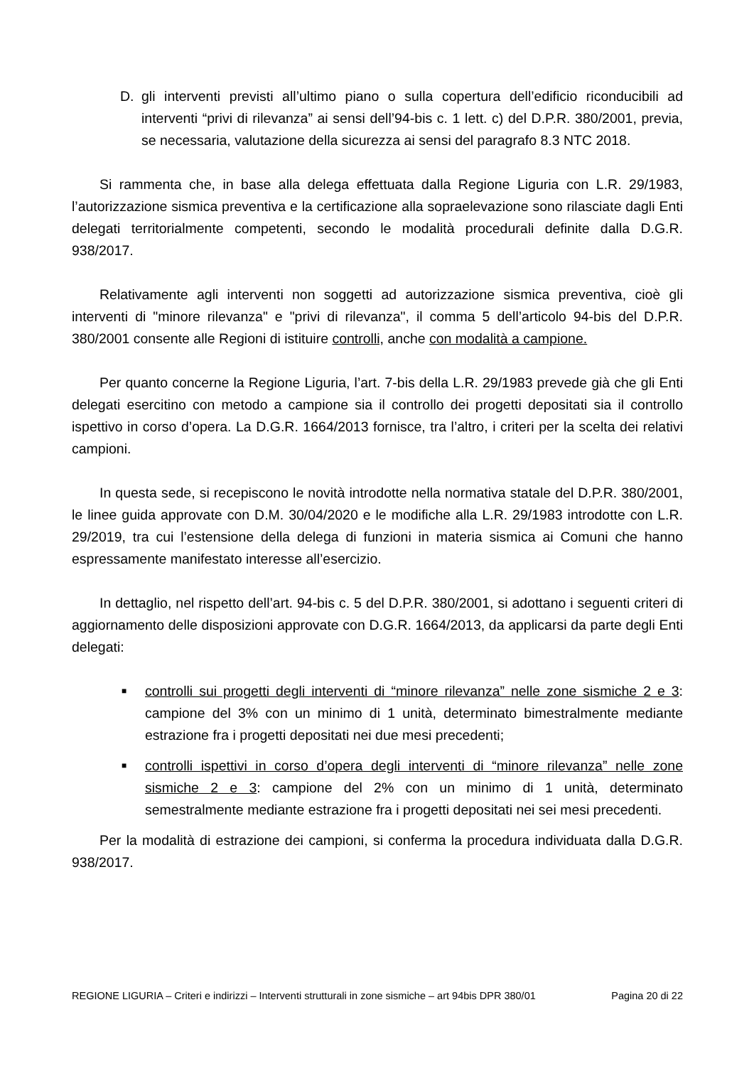D. gli interventi previsti all’ultimo piano o sulla copertura dell’edificio riconducibili ad interventi “privi di rilevanza” ai sensi dell’94-bis c. 1 lett. c) del D.P.R. 380/2001, previa, se necessaria, valutazione della sicurezza ai sensi del paragrafo 8.3 NTC 2018.
Si rammenta che, in base alla delega effettuata dalla Regione Liguria con L.R. 29/1983, l’autorizzazione sismica preventiva e la certificazione alla sopraelevazione sono rilasciate dagli Enti delegati territorialmente competenti, secondo le modalità procedurali definite dalla D.G.R. 938/2017.
Relativamente agli interventi non soggetti ad autorizzazione sismica preventiva, cioè gli interventi di "minore rilevanza" e "privi di rilevanza", il comma 5 dell’articolo 94-bis del D.P.R. 380/2001 consente alle Regioni di istituire controlli, anche con modalità a campione.
Per quanto concerne la Regione Liguria, l’art. 7-bis della L.R. 29/1983 prevede già che gli Enti delegati esercitino con metodo a campione sia il controllo dei progetti depositati sia il controllo ispettivo in corso d’opera. La D.G.R. 1664/2013 fornisce, tra l’altro, i criteri per la scelta dei relativi campioni.
In questa sede, si recepiscono le novità introdotte nella normativa statale del D.P.R. 380/2001, le linee guida approvate con D.M. 30/04/2020 e le modifiche alla L.R. 29/1983 introdotte con L.R. 29/2019, tra cui l’estensione della delega di funzioni in materia sismica ai Comuni che hanno espressamente manifestato interesse all’esercizio.
In dettaglio, nel rispetto dell’art. 94-bis c. 5 del D.P.R. 380/2001, si adottano i seguenti criteri di aggiornamento delle disposizioni approvate con D.G.R. 1664/2013, da applicarsi da parte degli Enti delegati:
■ controlli sui progetti degli interventi di “minore rilevanza” nelle zone sismiche 2 e 3: campione del 3% con un minimo di 1 unità, determinato bimestralmente mediante estrazione fra i progetti depositati nei due mesi precedenti;
■ controlli ispettivi in corso d’opera degli interventi di “minore rilevanza” nelle zone sismiche 2 e 3: campione del 2% con un minimo di 1 unità, determinato semestralmente mediante estrazione fra i progetti depositati nei sei mesi precedenti.
Per la modalità di estrazione dei campioni, si conferma la procedura individuata dalla D.G.R. 938/2017.
REGIONE LIGURIA – Criteri e indirizzi – Interventi strutturali in zone sismiche – art 94bis DPR 380/01 Pagina 20 di 22